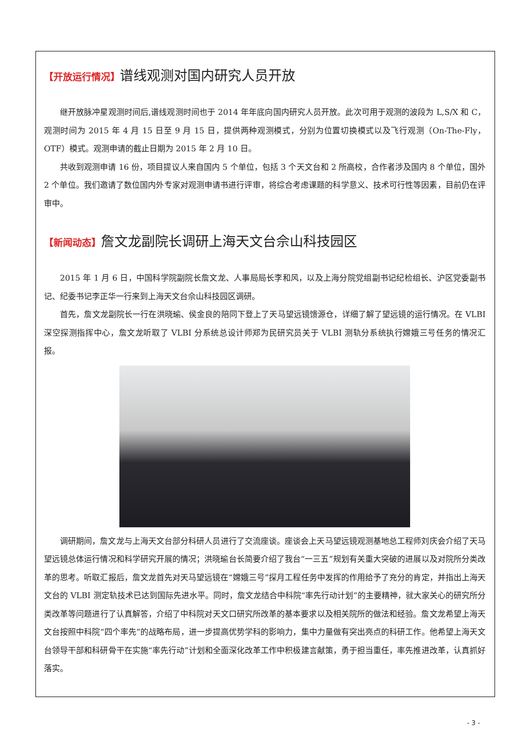【开放运行情况】谱线观测对国内研究人员开放
继开放脉冲星观测时间后,谱线观测时间也于 2014 年年底向国内研究人员开放。此次可用于观测的波段为 L,S/X 和 C，观测时间为 2015 年 4 月 15 日至 9 月 15 日，提供两种观测模式，分别为位置切换模式以及飞行观测（On-The-Fly，OTF）模式。观测申请的截止日期为 2015 年 2 月 10 日。
共收到观测申请 16 份，项目提议人来自国内 5 个单位，包括 3 个天文台和 2 所高校，合作者涉及国内 8 个单位，国外 2 个单位。我们邀请了数位国内外专家对观测申请书进行评审，将综合考虑课题的科学意义、技术可行性等因素，目前仍在评审中。
【新闻动态】詹文龙副院长调研上海天文台佘山科技园区
2015 年 1 月 6 日，中国科学院副院长詹文龙、人事局局长李和风，以及上海分院党组副书记纪检组长、沪区党委副书记、纪委书记李正华一行来到上海天文台佘山科技园区调研。
首先，詹文龙副院长一行在洪晓瑜、侯金良的陪同下登上了天马望远镜馈源仓，详细了解了望远镜的运行情况。在 VLBI 深空探测指挥中心，詹文龙听取了 VLBI 分系统总设计师郑为民研究员关于 VLBI 测轨分系统执行嫦娥三号任务的情况汇报。
调研期间，詹文龙与上海天文台部分科研人员进行了交流座谈。座谈会上天马望远镜观测基地总工程师刘庆会介绍了天马望远镜总体运行情况和科学研究开展的情况；洪晓瑜台长简要介绍了我台“一三五”规划有关重大突破的进展以及对院所分类改革的思考。听取汇报后，詹文龙首先对天马望远镜在“嫦娥三号”探月工程任务中发挥的作用给予了充分的肯定，并指出上海天文台的 VLBI 测定轨技术已达到国际先进水平。同时，詹文龙结合中科院“率先行动计划”的主要精神，就大家关心的研究所分类改革等问题进行了认真解答，介绍了中科院对天文口研究所改革的基本要求以及相关院所的做法和经验。詹文龙希望上海天文台按照中科院“四个率先”的战略布局，进一步提高优势学科的影响力，集中力量做有突出亮点的科研工作。他希望上海天文台领导干部和科研骨干在实施“率先行动”计划和全面深化改革工作中积极建言献策，勇于担当重任，率先推进改革，认真抓好落实。
- 3 -